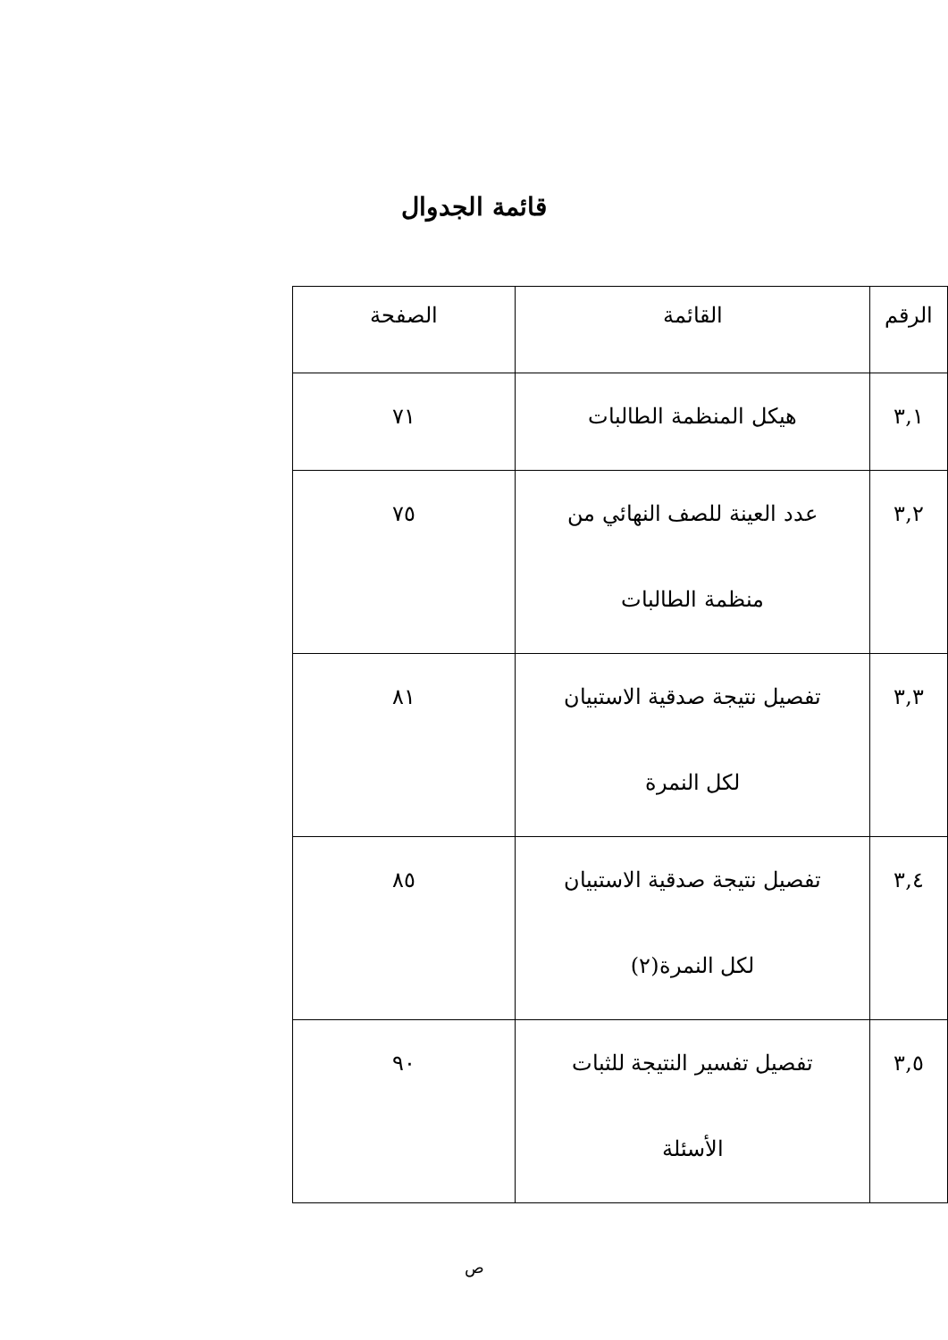قائمة الجدوال
| الرقم | القائمة | الصفحة |
| --- | --- | --- |
| ٣,١ | هيكل المنظمة الطالبات | ٧١ |
| ٣,٢ | عدد العينة للصف النهائي من منظمة الطالبات | ٧٥ |
| ٣,٣ | تفصيل نتيجة صدقية الاستبيان لكل النمرة | ٨١ |
| ٣,٤ | تفصيل نتيجة صدقية الاستبيان لكل النمرة(٢) | ٨٥ |
| ٣,٥ | تفصيل تفسير النتيجة للثبات الأسئلة | ٩٠ |
ص